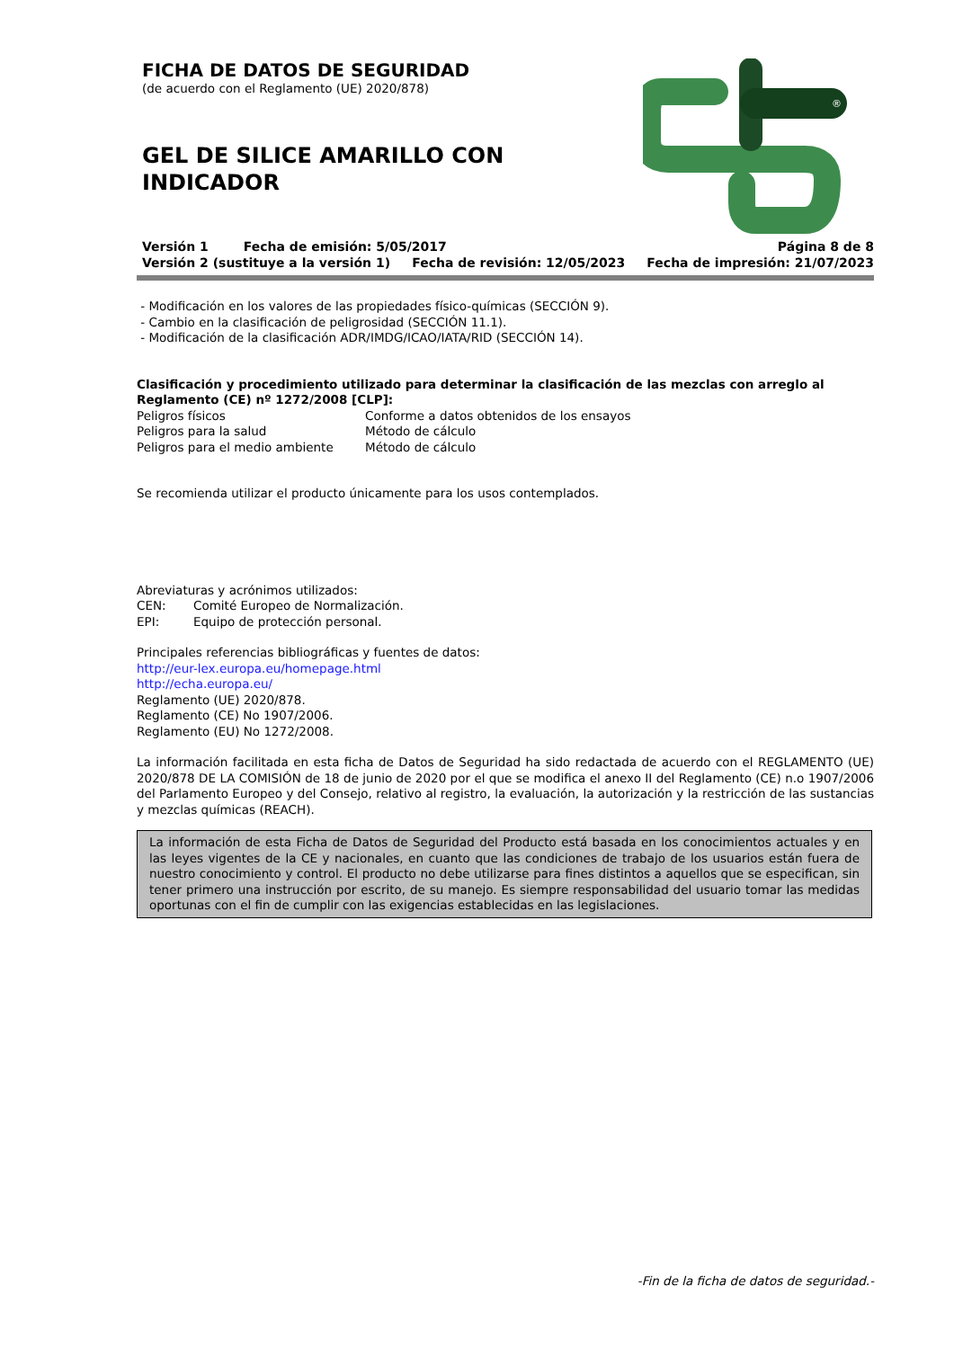FICHA DE DATOS DE SEGURIDAD
(de acuerdo con el Reglamento (UE) 2020/878)
GEL DE SILICE AMARILLO CON INDICADOR
®
Versión 1 Fecha de emisión: 5/05/2017 Página 8 de 8
Versión 2 (sustituye a la versión 1) Fecha de revisión: 12/05/2023 Fecha de impresión: 21/07/2023
- Modificación en los valores de las propiedades físico-químicas (SECCIÓN 9).
- Cambio en la clasificación de peligrosidad (SECCIÓN 11.1).
- Modificación de la clasificación ADR/IMDG/ICAO/IATA/RID (SECCIÓN 14).
Clasificación y procedimiento utilizado para determinar la clasificación de las mezclas con arreglo al Reglamento (CE) nº 1272/2008 [CLP]:
| Peligros físicos | Conforme a datos obtenidos de los ensayos |
| Peligros para la salud | Método de cálculo |
| Peligros para el medio ambiente | Método de cálculo |
Se recomienda utilizar el producto únicamente para los usos contemplados.
Abreviaturas y acrónimos utilizados:
| CEN: | Comité Europeo de Normalización. |
| EPI: | Equipo de protección personal. |
Principales referencias bibliográficas y fuentes de datos:
http://eur-lex.europa.eu/homepage.html
http://echa.europa.eu/
Reglamento (UE) 2020/878.
Reglamento (CE) No 1907/2006.
Reglamento (EU) No 1272/2008.
La información facilitada en esta ficha de Datos de Seguridad ha sido redactada de acuerdo con el REGLAMENTO (UE) 2020/878 DE LA COMISIÓN de 18 de junio de 2020 por el que se modifica el anexo II del Reglamento (CE) n.o 1907/2006 del Parlamento Europeo y del Consejo, relativo al registro, la evaluación, la autorización y la restricción de las sustancias y mezclas químicas (REACH).
La información de esta Ficha de Datos de Seguridad del Producto está basada en los conocimientos actuales y en las leyes vigentes de la CE y nacionales, en cuanto que las condiciones de trabajo de los usuarios están fuera de nuestro conocimiento y control. El producto no debe utilizarse para fines distintos a aquellos que se especifican, sin tener primero una instrucción por escrito, de su manejo. Es siempre responsabilidad del usuario tomar las medidas oportunas con el fin de cumplir con las exigencias establecidas en las legislaciones.
-Fin de la ficha de datos de seguridad.-